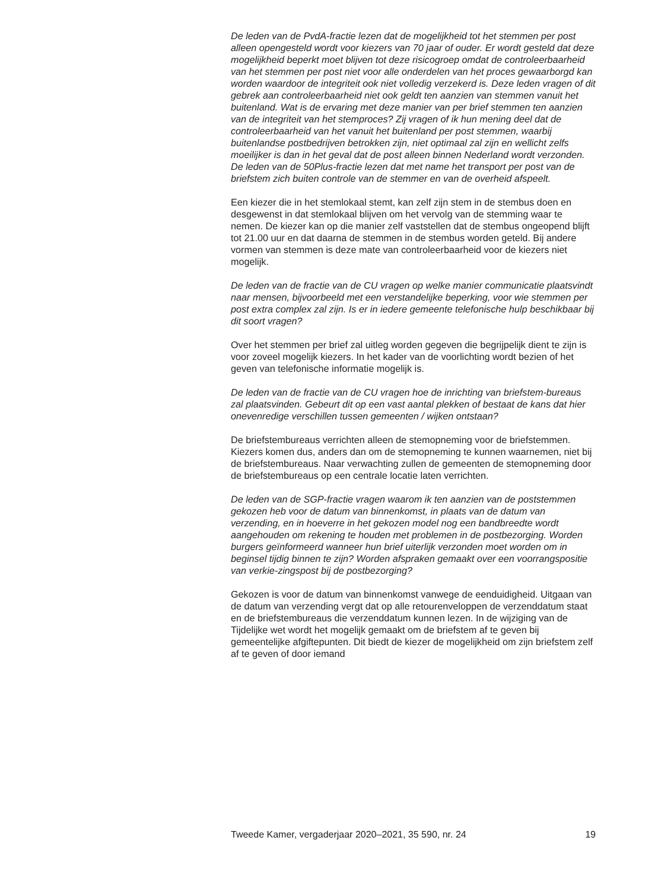De leden van de PvdA-fractie lezen dat de mogelijkheid tot het stemmen per post alleen opengesteld wordt voor kiezers van 70 jaar of ouder. Er wordt gesteld dat deze mogelijkheid beperkt moet blijven tot deze risicogroep omdat de controleerbaarheid van het stemmen per post niet voor alle onderdelen van het proces gewaarborgd kan worden waardoor de integriteit ook niet volledig verzekerd is. Deze leden vragen of dit gebrek aan controleerbaarheid niet ook geldt ten aanzien van stemmen vanuit het buitenland. Wat is de ervaring met deze manier van per brief stemmen ten aanzien van de integriteit van het stemproces? Zij vragen of ik hun mening deel dat de controleerbaarheid van het vanuit het buitenland per post stemmen, waarbij buitenlandse postbedrijven betrokken zijn, niet optimaal zal zijn en wellicht zelfs moeilijker is dan in het geval dat de post alleen binnen Nederland wordt verzonden. De leden van de 50Plus-fractie lezen dat met name het transport per post van de briefstem zich buiten controle van de stemmer en van de overheid afspeelt.
Een kiezer die in het stemlokaal stemt, kan zelf zijn stem in de stembus doen en desgewenst in dat stemlokaal blijven om het vervolg van de stemming waar te nemen. De kiezer kan op die manier zelf vaststellen dat de stembus ongeopend blijft tot 21.00 uur en dat daarna de stemmen in de stembus worden geteld. Bij andere vormen van stemmen is deze mate van controleerbaarheid voor de kiezers niet mogelijk.
De leden van de fractie van de CU vragen op welke manier communicatie plaatsvindt naar mensen, bijvoorbeeld met een verstandelijke beperking, voor wie stemmen per post extra complex zal zijn. Is er in iedere gemeente telefonische hulp beschikbaar bij dit soort vragen?
Over het stemmen per brief zal uitleg worden gegeven die begrijpelijk dient te zijn is voor zoveel mogelijk kiezers. In het kader van de voorlichting wordt bezien of het geven van telefonische informatie mogelijk is.
De leden van de fractie van de CU vragen hoe de inrichting van briefstem-bureaus zal plaatsvinden. Gebeurt dit op een vast aantal plekken of bestaat de kans dat hier onevenredige verschillen tussen gemeenten / wijken ontstaan?
De briefstembureaus verrichten alleen de stemopneming voor de briefstemmen. Kiezers komen dus, anders dan om de stemopneming te kunnen waarnemen, niet bij de briefstembureaus. Naar verwachting zullen de gemeenten de stemopneming door de briefstembureaus op een centrale locatie laten verrichten.
De leden van de SGP-fractie vragen waarom ik ten aanzien van de poststemmen gekozen heb voor de datum van binnenkomst, in plaats van de datum van verzending, en in hoeverre in het gekozen model nog een bandbreedte wordt aangehouden om rekening te houden met problemen in de postbezorging. Worden burgers geïnformeerd wanneer hun brief uiterlijk verzonden moet worden om in beginsel tijdig binnen te zijn? Worden afspraken gemaakt over een voorrangspositie van verkie-zingspost bij de postbezorging?
Gekozen is voor de datum van binnenkomst vanwege de eenduidigheid. Uitgaan van de datum van verzending vergt dat op alle retourenveloppen de verzenddatum staat en de briefstembureaus die verzenddatum kunnen lezen. In de wijziging van de Tijdelijke wet wordt het mogelijk gemaakt om de briefstem af te geven bij gemeentelijke afgiftepunten. Dit biedt de kiezer de mogelijkheid om zijn briefstem zelf af te geven of door iemand
Tweede Kamer, vergaderjaar 2020–2021, 35 590, nr. 24 19